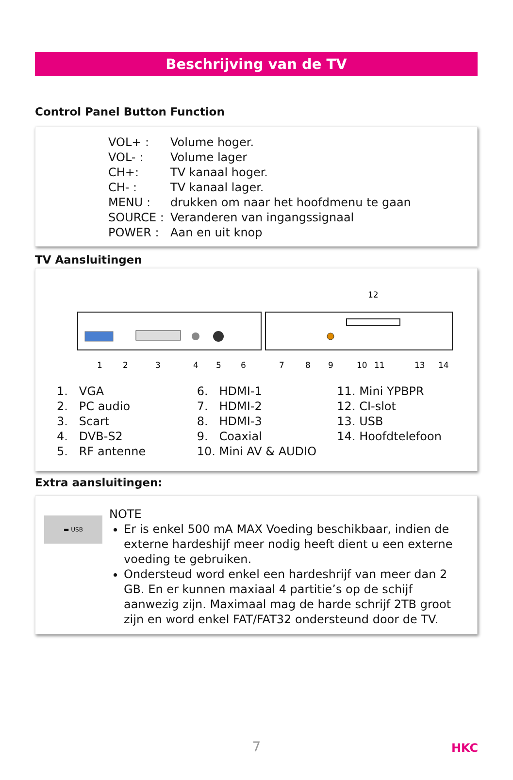Beschrijving van de TV
Control Panel Button Function
VOL+ : Volume hoger. VOL- : Volume lager CH+: TV kanaal hoger. CH- : TV kanaal lager. MENU : drukken om naar het hoofdmenu te gaan SOURCE : Veranderen van ingangssignaal POWER : Aan en uit knop
TV Aansluitingen
12
1
2
3
4
5
6
7
8
9
10
11
13
14
1. VGA
2. PC audio
3. Scart
4. DVB-S2
5. RF antenne
6. HDMI-1
7. HDMI-2
8. HDMI-3
9. Coaxial
10. Mini AV & AUDIO
11. Mini YPBPR
12. CI-slot
13. USB
14. Hoofdtelefoon
Extra aansluitingen:
▬ USB
NOTE
Er is enkel 500 mA MAX Voeding beschikbaar, indien de externe hardeshijf meer nodig heeft dient u een externe voeding te gebruiken.
Ondersteud word enkel een hardeshrijf van meer dan 2 GB. En er kunnen maxiaal 4 partitie’s op de schijf aanwezig zijn. Maximaal mag de harde schrijf 2TB groot zijn en word enkel FAT/FAT32 ondersteund door de TV.
7 HKC